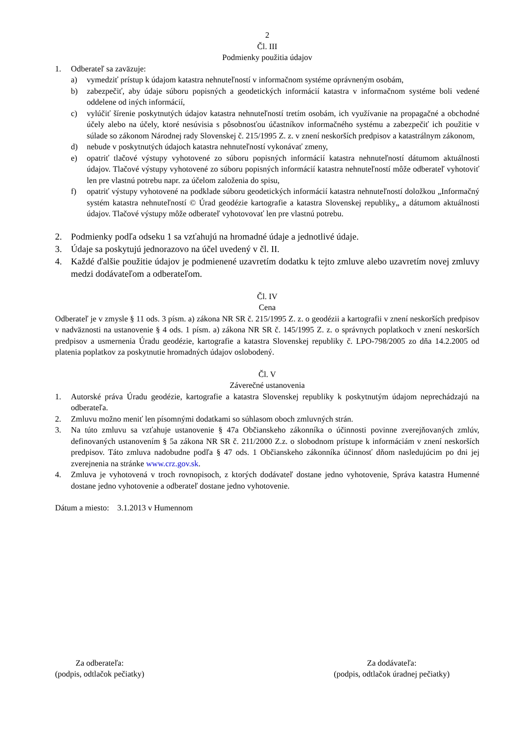2
Čl. III
Podmienky použitia údajov
1. Odberateľ sa zaväzuje:
a) vymedziť prístup k údajom katastra nehnuteľností v informačnom systéme oprávneným osobám,
b) zabezpečiť, aby údaje súboru popisných a geodetických informácií katastra v informačnom systéme boli vedené oddelene od iných informácií,
c) vylúčiť šírenie poskytnutých údajov katastra nehnuteľností tretím osobám, ich využívanie na propagačné a obchodné účely alebo na účely, ktoré nesúvisia s pôsobnosťou účastníkov informačného systému a zabezpečiť ich použitie v súlade so zákonom Národnej rady Slovenskej č. 215/1995 Z. z. v znení neskorších predpisov a katastrálnym zákonom,
d) nebude v poskytnutých údajoch katastra nehnuteľností vykonávať zmeny,
e) opatriť tlačové výstupy vyhotovené zo súboru popisných informácií katastra nehnuteľností dátumom aktuálnosti údajov. Tlačové výstupy vyhotovené zo súboru popisných informácií katastra nehnuteľností môže odberateľ vyhotoviť len pre vlastnú potrebu napr. za účelom založenia do spisu,
f) opatriť výstupy vyhotovené na podklade súboru geodetických informácií katastra nehnuteľností doložkou „Informačný systém katastra nehnuteľností © Úrad geodézie kartografie a katastra Slovenskej republiky„ a dátumom aktuálnosti údajov. Tlačové výstupy môže odberateľ vyhotovovať len pre vlastnú potrebu.
2. Podmienky podľa odseku 1 sa vzťahujú na hromadné údaje a jednotlivé údaje.
3. Údaje sa poskytujú jednorazovo na účel uvedený v čl. II.
4. Každé ďalšie použitie údajov je podmienené uzavretím dodatku k tejto zmluve alebo uzavretím novej zmluvy medzi dodávateľom a odberateľom.
Čl. IV
Cena
Odberateľ je v zmysle § 11 ods. 3 písm. a) zákona NR SR č. 215/1995 Z. z. o geodézii a kartografii v znení neskorších predpisov v nadväznosti na ustanovenie § 4 ods. 1 písm. a) zákona NR SR č. 145/1995 Z. z. o správnych poplatkoch v znení neskorších predpisov a usmernenia Úradu geodézie, kartografie a katastra Slovenskej republiky č. LPO-798/2005 zo dňa 14.2.2005 od platenia poplatkov za poskytnutie hromadných údajov oslobodený.
Čl. V
Záverečné ustanovenia
1. Autorské práva Úradu geodézie, kartografie a katastra Slovenskej republiky k poskytnutým údajom neprechádzajú na odberateľa.
2. Zmluvu možno meniť len písomnými dodatkami so súhlasom oboch zmluvných strán.
3. Na túto zmluvu sa vzťahuje ustanovenie § 47a Občianskeho zákonníka o účinnosti povinne zverejňovaných zmlúv, definovaných ustanovením § 5a zákona NR SR č. 211/2000 Z.z. o slobodnom prístupe k informáciám v znení neskorších predpisov. Táto zmluva nadobudne podľa § 47 ods. 1 Občianskeho zákonníka účinnosť dňom nasledujúcim po dni jej zverejnenia na stránke www.crz.gov.sk.
4. Zmluva je vyhotovená v troch rovnopisoch, z ktorých dodávateľ dostane jedno vyhotovenie, Správa katastra Humenné dostane jedno vyhotovenie a odberateľ dostane jedno vyhotovenie.
Dátum a miesto: 3.1.2013 v Humennom
Za odberateľa:
(podpis, odtlačok pečiatky)
Za dodávateľa:
(podpis, odtlačok úradnej pečiatky)